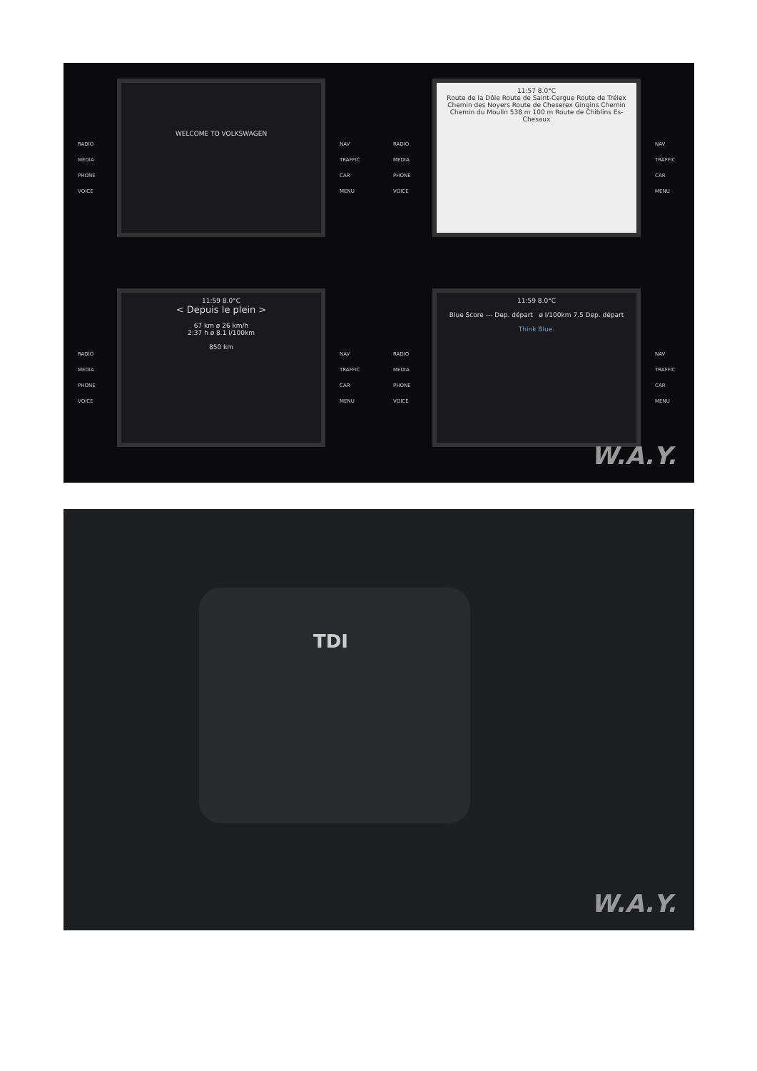RADIO
MEDIA
PHONE
VOICE
WELCOME TO VOLKSWAGEN
NAV
TRAFFIC
CAR
MENU
RADIO
MEDIA
PHONE
VOICE
11:57 8.0°C
Route de la Dôle Route de Saint-Cergue Route de Trélex Chemin des Noyers Route de Cheserex Gingins Chemin Chemin du Moulin 538 m 100 m Route de Chiblins Es-Chesaux
NAV
TRAFFIC
CAR
MENU
RADIO
MEDIA
PHONE
VOICE
11:59 8.0°C
< Depuis le plein >
67 km ø 26 km/h
2:37 h ø 8.1 l/100km
850 km
NAV
TRAFFIC
CAR
MENU
RADIO
MEDIA
PHONE
VOICE
11:59 8.0°C
Blue Score --- Dep. départ ø l/100km 7.5 Dep. départ
Think Blue.
NAV
TRAFFIC
CAR
MENU
W.A.Y.
TDI
W.A.Y.